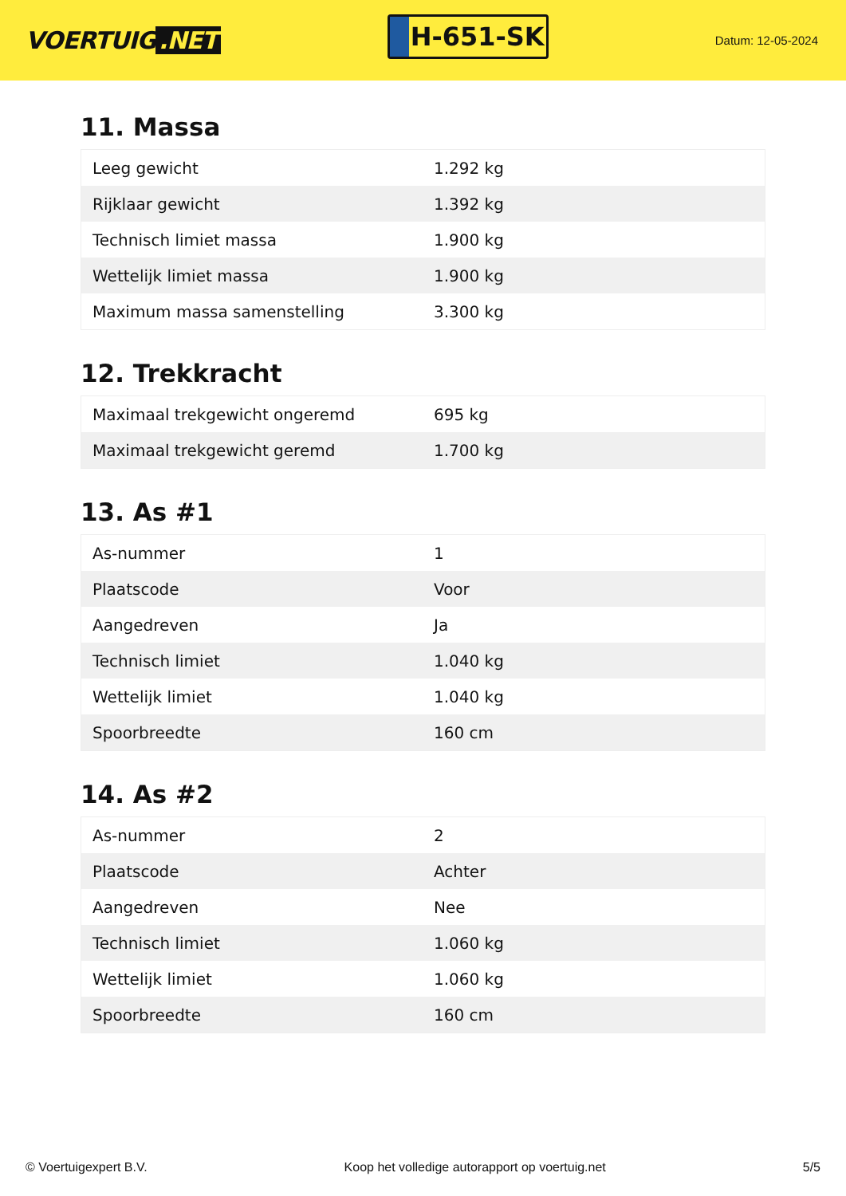VOERTUIG.NET
H-651-SK
Datum: 12-05-2024
11. Massa
| Leeg gewicht | 1.292 kg |
| Rijklaar gewicht | 1.392 kg |
| Technisch limiet massa | 1.900 kg |
| Wettelijk limiet massa | 1.900 kg |
| Maximum massa samenstelling | 3.300 kg |
12. Trekkracht
| Maximaal trekgewicht ongeremd | 695 kg |
| Maximaal trekgewicht geremd | 1.700 kg |
13. As #1
| As-nummer | 1 |
| Plaatscode | Voor |
| Aangedreven | Ja |
| Technisch limiet | 1.040 kg |
| Wettelijk limiet | 1.040 kg |
| Spoorbreedte | 160 cm |
14. As #2
| As-nummer | 2 |
| Plaatscode | Achter |
| Aangedreven | Nee |
| Technisch limiet | 1.060 kg |
| Wettelijk limiet | 1.060 kg |
| Spoorbreedte | 160 cm |
© Voertuigexpert B.V. Koop het volledige autorapport op voertuig.net 5/5